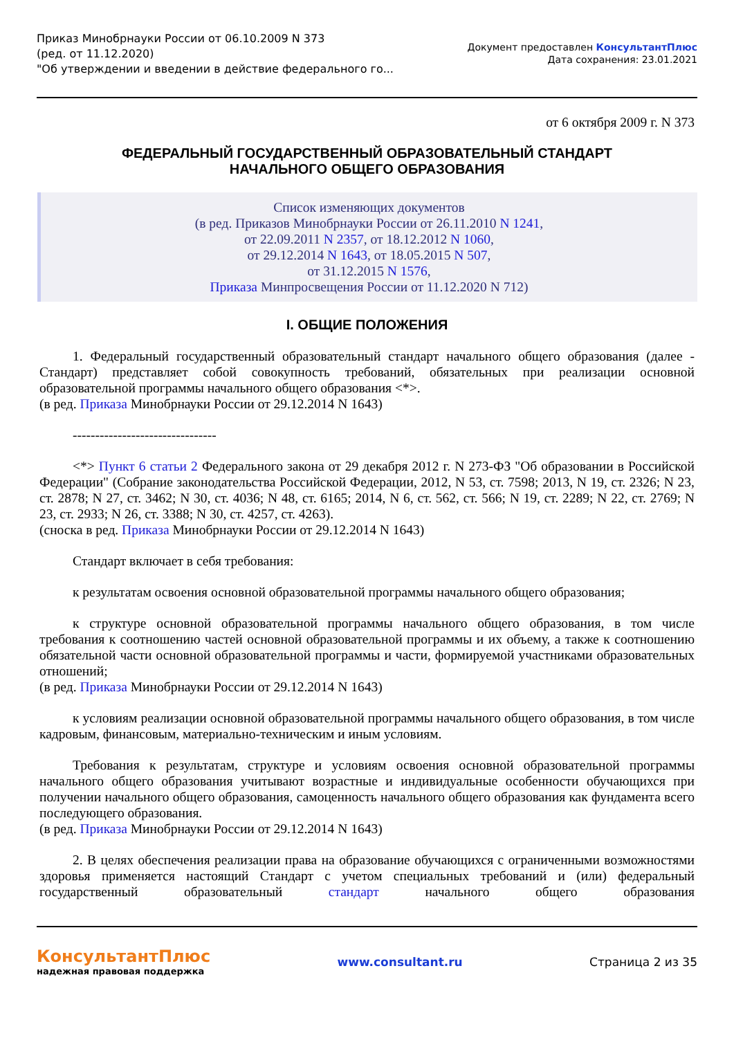Приказ Минобрнауки России от 06.10.2009 N 373
(ред. от 11.12.2020)
"Об утверждении и введении в действие федерального го...
Документ предоставлен КонсультантПлюс
Дата сохранения: 23.01.2021
от 6 октября 2009 г. N 373
ФЕДЕРАЛЬНЫЙ ГОСУДАРСТВЕННЫЙ ОБРАЗОВАТЕЛЬНЫЙ СТАНДАРТ
НАЧАЛЬНОГО ОБЩЕГО ОБРАЗОВАНИЯ
Список изменяющих документов
(в ред. Приказов Минобрнауки России от 26.11.2010 N 1241,
от 22.09.2011 N 2357, от 18.12.2012 N 1060,
от 29.12.2014 N 1643, от 18.05.2015 N 507,
от 31.12.2015 N 1576,
Приказа Минпросвещения России от 11.12.2020 N 712)
I. ОБЩИЕ ПОЛОЖЕНИЯ
1. Федеральный государственный образовательный стандарт начального общего образования (далее - Стандарт) представляет собой совокупность требований, обязательных при реализации основной образовательной программы начального общего образования <*>.
(в ред. Приказа Минобрнауки России от 29.12.2014 N 1643)
--------------------------------
<*> Пункт 6 статьи 2 Федерального закона от 29 декабря 2012 г. N 273-ФЗ "Об образовании в Российской Федерации" (Собрание законодательства Российской Федерации, 2012, N 53, ст. 7598; 2013, N 19, ст. 2326; N 23, ст. 2878; N 27, ст. 3462; N 30, ст. 4036; N 48, ст. 6165; 2014, N 6, ст. 562, ст. 566; N 19, ст. 2289; N 22, ст. 2769; N 23, ст. 2933; N 26, ст. 3388; N 30, ст. 4257, ст. 4263).
(сноска в ред. Приказа Минобрнауки России от 29.12.2014 N 1643)
Стандарт включает в себя требования:
к результатам освоения основной образовательной программы начального общего образования;
к структуре основной образовательной программы начального общего образования, в том числе требования к соотношению частей основной образовательной программы и их объему, а также к соотношению обязательной части основной образовательной программы и части, формируемой участниками образовательных отношений;
(в ред. Приказа Минобрнауки России от 29.12.2014 N 1643)
к условиям реализации основной образовательной программы начального общего образования, в том числе кадровым, финансовым, материально-техническим и иным условиям.
Требования к результатам, структуре и условиям освоения основной образовательной программы начального общего образования учитывают возрастные и индивидуальные особенности обучающихся при получении начального общего образования, самоценность начального общего образования как фундамента всего последующего образования.
(в ред. Приказа Минобрнауки России от 29.12.2014 N 1643)
2. В целях обеспечения реализации права на образование обучающихся с ограниченными возможностями здоровья применяется настоящий Стандарт с учетом специальных требований и (или) федеральный государственный образовательный стандарт начального общего образования
КонсультантПлюс
надежная правовая поддержка
www.consultant.ru Страница 2 из 35